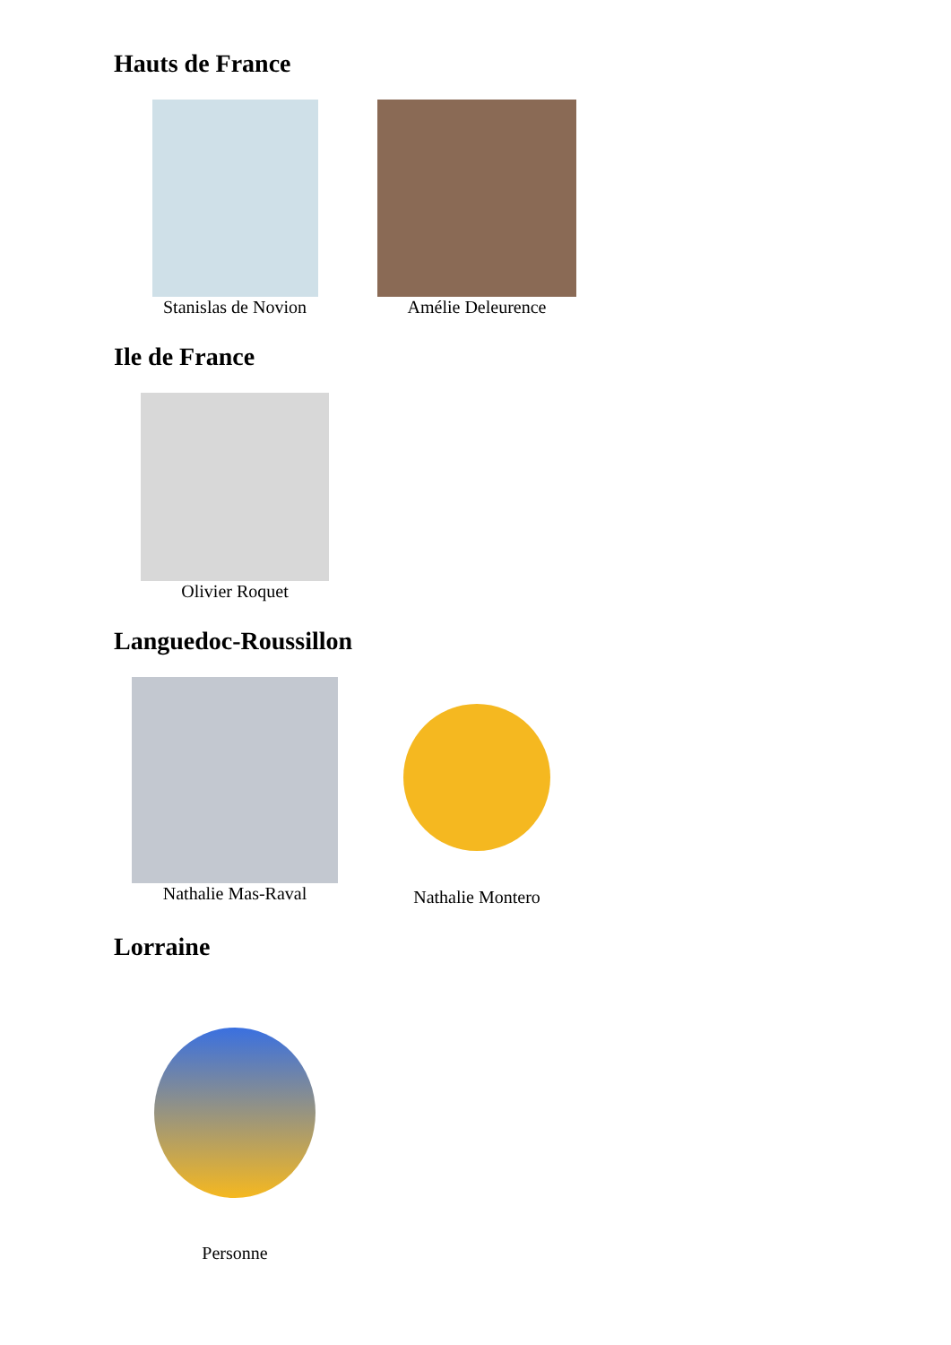Hauts de France
Stanislas de Novion Amélie Deleurence
Ile de France
Olivier Roquet
Languedoc-Roussillon
Nathalie Mas-Raval Nathalie Montero
Lorraine
Personne